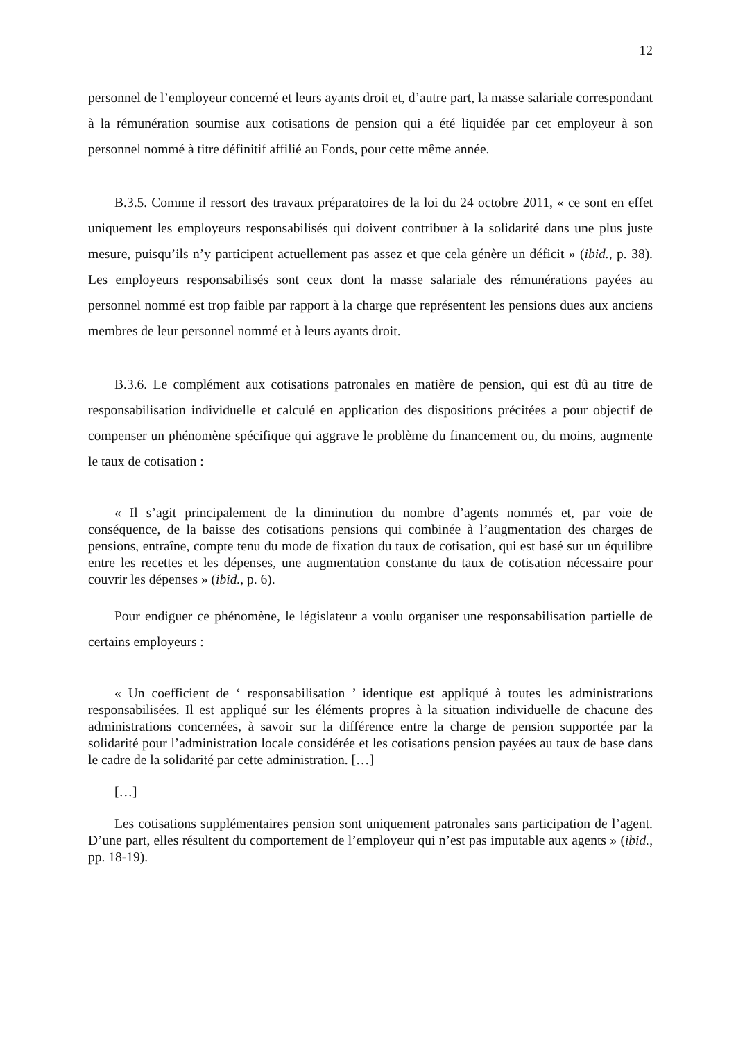12
personnel de l’employeur concerné et leurs ayants droit et, d’autre part, la masse salariale correspondant à la rémunération soumise aux cotisations de pension qui a été liquidée par cet employeur à son personnel nommé à titre définitif affilié au Fonds, pour cette même année.
B.3.5. Comme il ressort des travaux préparatoires de la loi du 24 octobre 2011, « ce sont en effet uniquement les employeurs responsabilisés qui doivent contribuer à la solidarité dans une plus juste mesure, puisqu’ils n’y participent actuellement pas assez et que cela génère un déficit » (ibid., p. 38). Les employeurs responsabilisés sont ceux dont la masse salariale des rémunérations payées au personnel nommé est trop faible par rapport à la charge que représentent les pensions dues aux anciens membres de leur personnel nommé et à leurs ayants droit.
B.3.6. Le complément aux cotisations patronales en matière de pension, qui est dû au titre de responsabilisation individuelle et calculé en application des dispositions précitées a pour objectif de compenser un phénomène spécifique qui aggrave le problème du financement ou, du moins, augmente le taux de cotisation :
« Il s’agit principalement de la diminution du nombre d’agents nommés et, par voie de conséquence, de la baisse des cotisations pensions qui combinée à l’augmentation des charges de pensions, entraîne, compte tenu du mode de fixation du taux de cotisation, qui est basé sur un équilibre entre les recettes et les dépenses, une augmentation constante du taux de cotisation nécessaire pour couvrir les dépenses » (ibid., p. 6).
Pour endiguer ce phénomène, le législateur a voulu organiser une responsabilisation partielle de certains employeurs :
« Un coefficient de ‘ responsabilisation ’ identique est appliqué à toutes les administrations responsabilisées. Il est appliqué sur les éléments propres à la situation individuelle de chacune des administrations concernées, à savoir sur la différence entre la charge de pension supportée par la solidarité pour l’administration locale considérée et les cotisations pension payées au taux de base dans le cadre de la solidarité par cette administration. […]
[…]
Les cotisations supplémentaires pension sont uniquement patronales sans participation de l’agent. D’une part, elles résultent du comportement de l’employeur qui n’est pas imputable aux agents » (ibid., pp. 18-19).